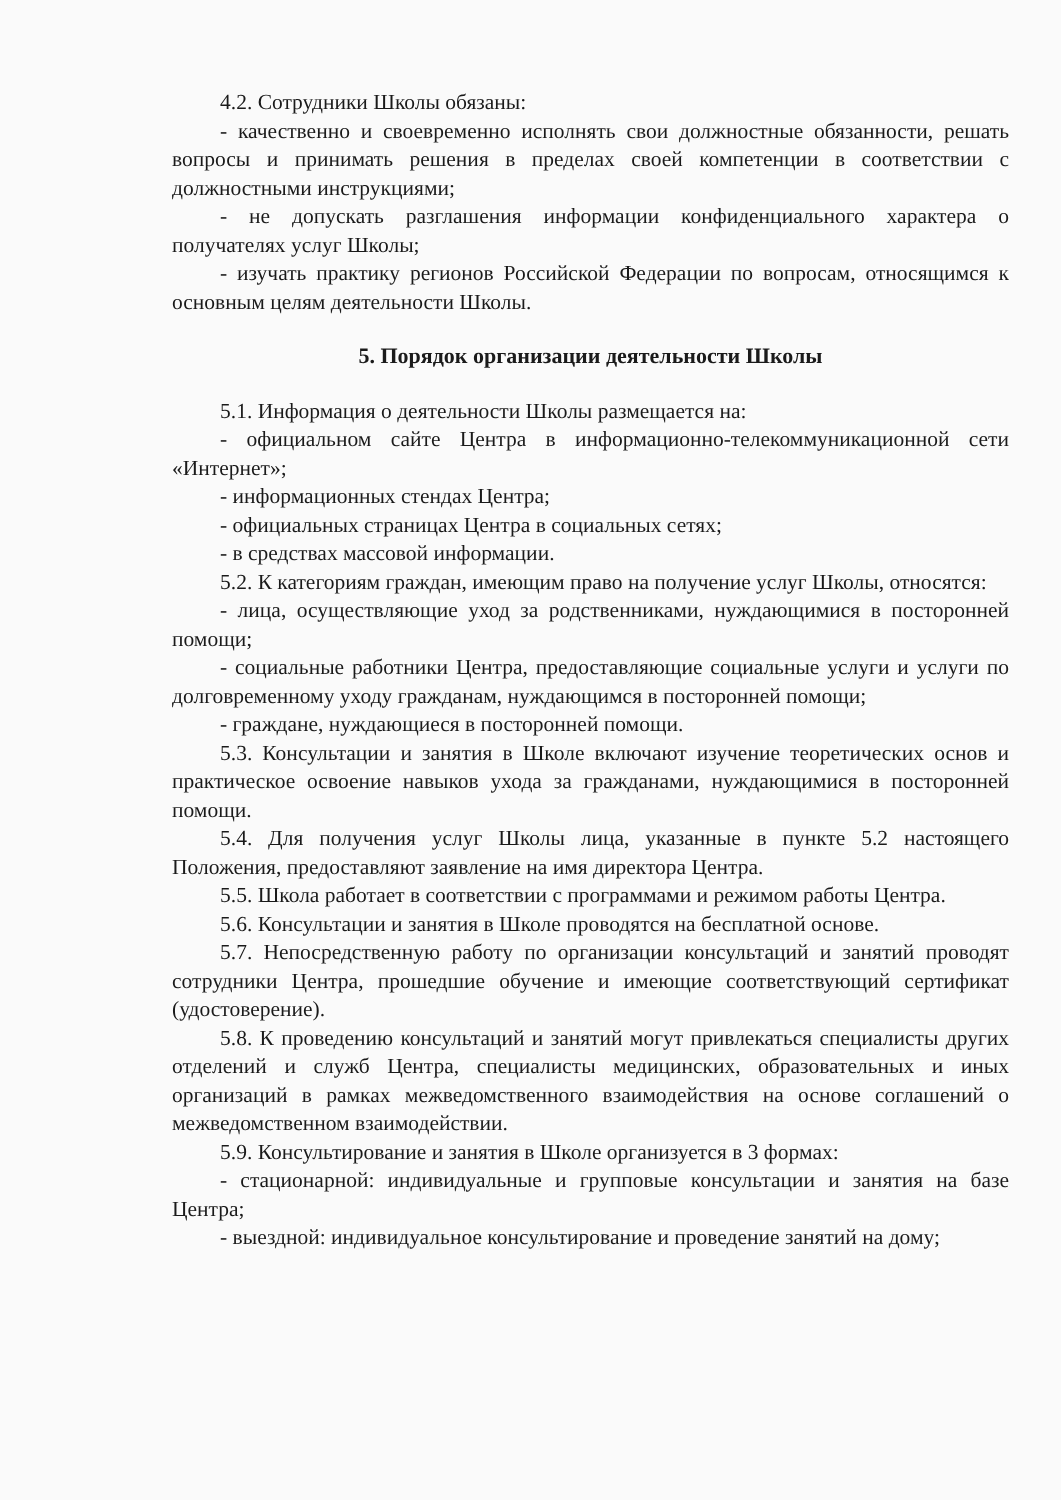4.2. Сотрудники Школы обязаны:
- качественно и своевременно исполнять свои должностные обязанности, решать вопросы и принимать решения в пределах своей компетенции в соответствии с должностными инструкциями;
- не допускать разглашения информации конфиденциального характера о получателях услуг Школы;
- изучать практику регионов Российской Федерации по вопросам, относящимся к основным целям деятельности Школы.
5. Порядок организации деятельности Школы
5.1. Информация о деятельности Школы размещается на:
- официальном сайте Центра в информационно-телекоммуникационной сети «Интернет»;
- информационных стендах Центра;
- официальных страницах Центра в социальных сетях;
- в средствах массовой информации.
5.2. К категориям граждан, имеющим право на получение услуг Школы, относятся:
- лица, осуществляющие уход за родственниками, нуждающимися в посторонней помощи;
- социальные работники Центра, предоставляющие социальные услуги и услуги по долговременному уходу гражданам, нуждающимся в посторонней помощи;
- граждане, нуждающиеся в посторонней помощи.
5.3. Консультации и занятия в Школе включают изучение теоретических основ и практическое освоение навыков ухода за гражданами, нуждающимися в посторонней помощи.
5.4. Для получения услуг Школы лица, указанные в пункте 5.2 настоящего Положения, предоставляют заявление на имя директора Центра.
5.5. Школа работает в соответствии с программами и режимом работы Центра.
5.6. Консультации и занятия в Школе проводятся на бесплатной основе.
5.7. Непосредственную работу по организации консультаций и занятий проводят сотрудники Центра, прошедшие обучение и имеющие соответствующий сертификат (удостоверение).
5.8. К проведению консультаций и занятий могут привлекаться специалисты других отделений и служб Центра, специалисты медицинских, образовательных и иных организаций в рамках межведомственного взаимодействия на основе соглашений о межведомственном взаимодействии.
5.9. Консультирование и занятия в Школе организуется в 3 формах:
- стационарной: индивидуальные и групповые консультации и занятия на базе Центра;
- выездной: индивидуальное консультирование и проведение занятий на дому;